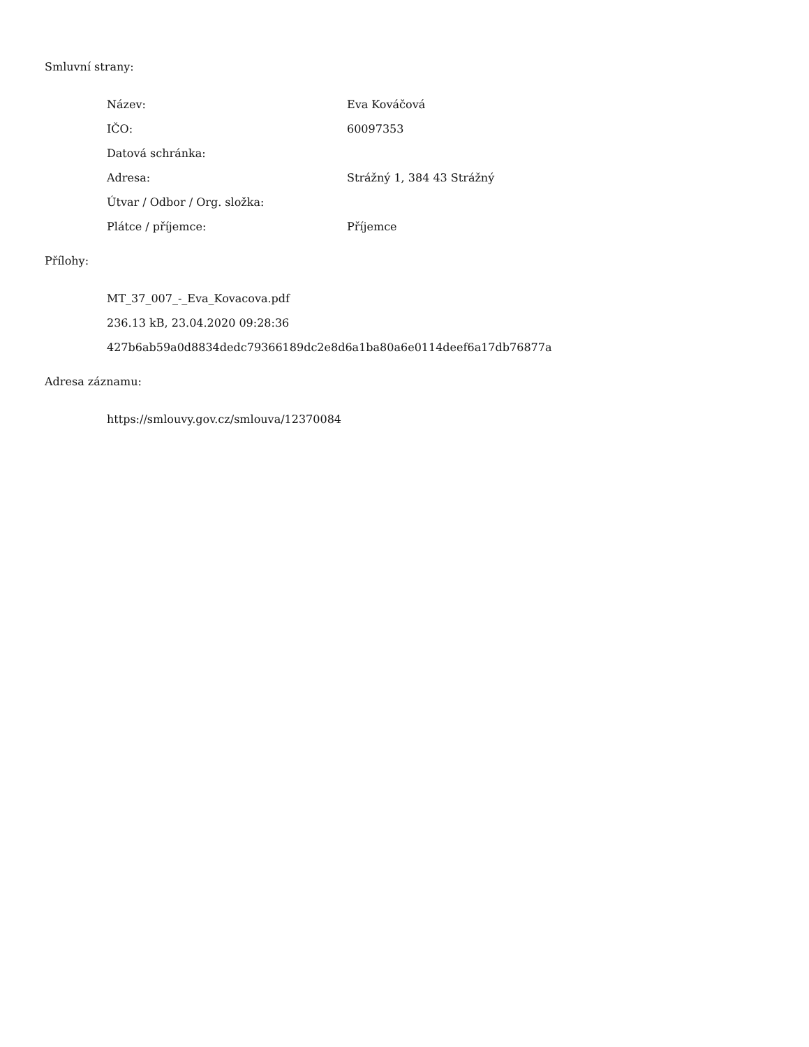Smluvní strany:
| Název: | Eva Kováčová |
| IČO: | 60097353 |
| Datová schránka: | |
| Adresa: | Strážný 1, 384 43 Strážný |
| Útvar / Odbor / Org. složka: | |
| Plátce / příjemce: | Příjemce |
Přílohy:
MT_37_007_-_Eva_Kovacova.pdf
236.13 kB, 23.04.2020 09:28:36
427b6ab59a0d8834dedc79366189dc2e8d6a1ba80a6e0114deef6a17db76877a
Adresa záznamu:
https://smlouvy.gov.cz/smlouva/12370084